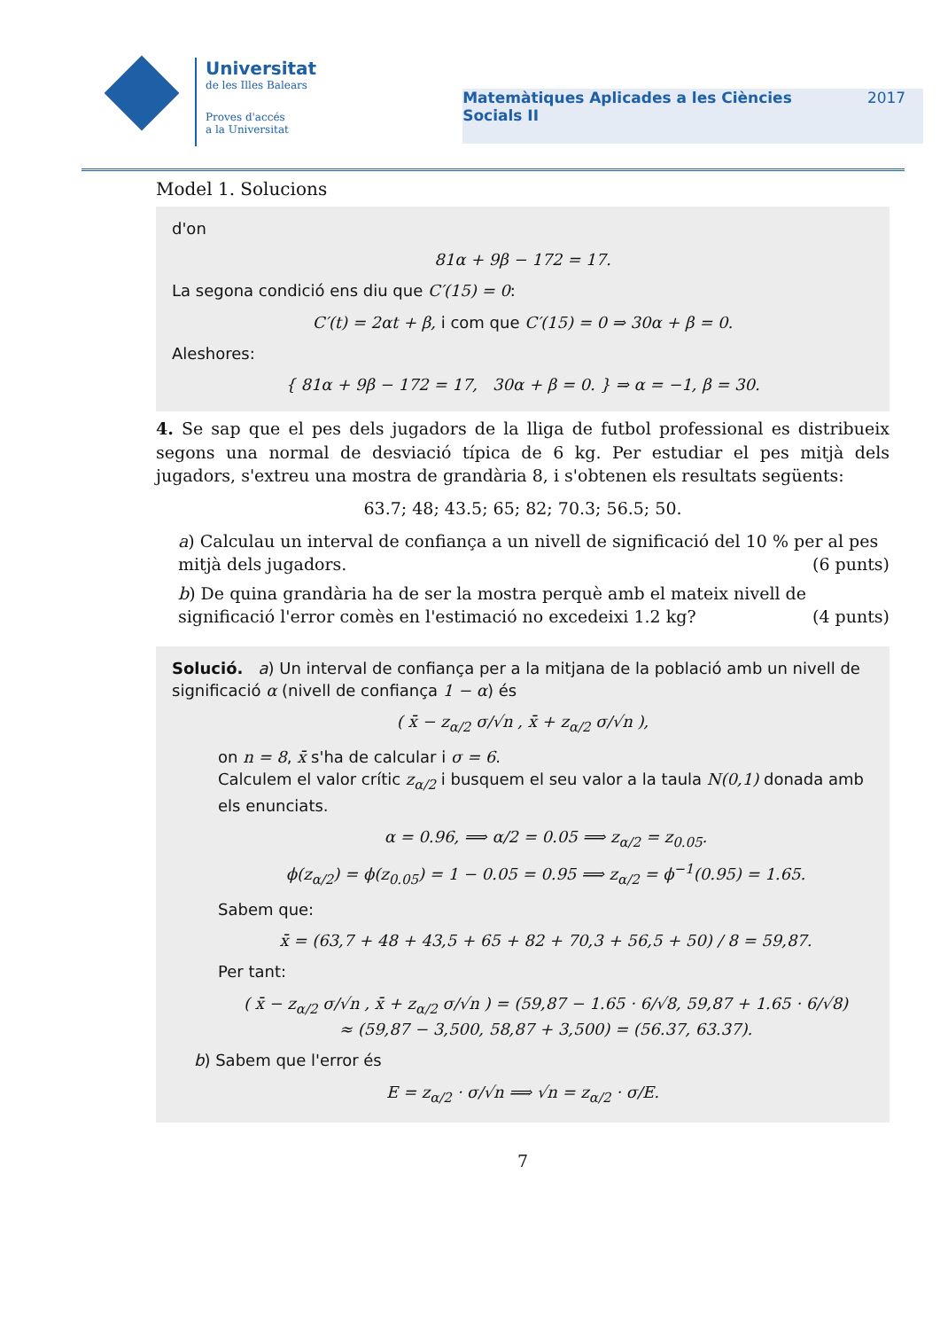Universitat
de les Illes Balears
Proves d'accés
a la Universitat
Matemàtiques Aplicades a les Ciències
Socials II
2017
Model 1. Solucions
d'on
81α + 9β − 172 = 17.
La segona condició ens diu que C′(15) = 0:
C′(t) = 2αt + β, i com que C′(15) = 0 ⇒ 30α + β = 0.
Aleshores:
{ 81α + 9β − 172 = 17, 30α + β = 0. } ⇒ α = −1, β = 30.
4. Se sap que el pes dels jugadors de la lliga de futbol professional es distribueix segons una normal de desviació típica de 6 kg. Per estudiar el pes mitjà dels jugadors, s'extreu una mostra de grandària 8, i s'obtenen els resultats següents:
63.7; 48; 43.5; 65; 82; 70.3; 56.5; 50.
a) Calculau un interval de confiança a un nivell de significació del 10 % per al pes mitjà dels jugadors. (6 punts)
b) De quina grandària ha de ser la mostra perquè amb el mateix nivell de significació l'error comès en l'estimació no excedeixi 1.2 kg? (4 punts)
Solució. a) Un interval de confiança per a la mitjana de la població amb un nivell de significació α (nivell de confiança 1 − α) és
( x̄ − z<sub>α/2</sub> σ/√n , x̄ + z<sub>α/2</sub> σ/√n ),
on n = 8, x̄ s'ha de calcular i σ = 6.
Calculem el valor crític z<sub>α/2</sub> i busquem el seu valor a la taula N(0,1) donada amb els enunciats.
α = 0.96, ⟹ α/2 = 0.05 ⟹ z<sub>α/2</sub> = z<sub>0.05</sub>.
ϕ(z<sub>α/2</sub>) = ϕ(z<sub>0.05</sub>) = 1 − 0.05 = 0.95 ⟹ z<sub>α/2</sub> = ϕ<sup>−1</sup>(0.95) = 1.65.
Sabem que:
x̄ = (63,7 + 48 + 43,5 + 65 + 82 + 70,3 + 56,5 + 50) / 8 = 59,87.
Per tant:
( x̄ − z<sub>α/2</sub> σ/√n , x̄ + z<sub>α/2</sub> σ/√n ) = (59,87 − 1.65 · 6/√8, 59,87 + 1.65 · 6/√8)
≈ (59,87 − 3,500, 58,87 + 3,500) = (56.37, 63.37).
b) Sabem que l'error és
E = z<sub>α/2</sub> · σ/√n ⟹ √n = z<sub>α/2</sub> · σ/E.
7